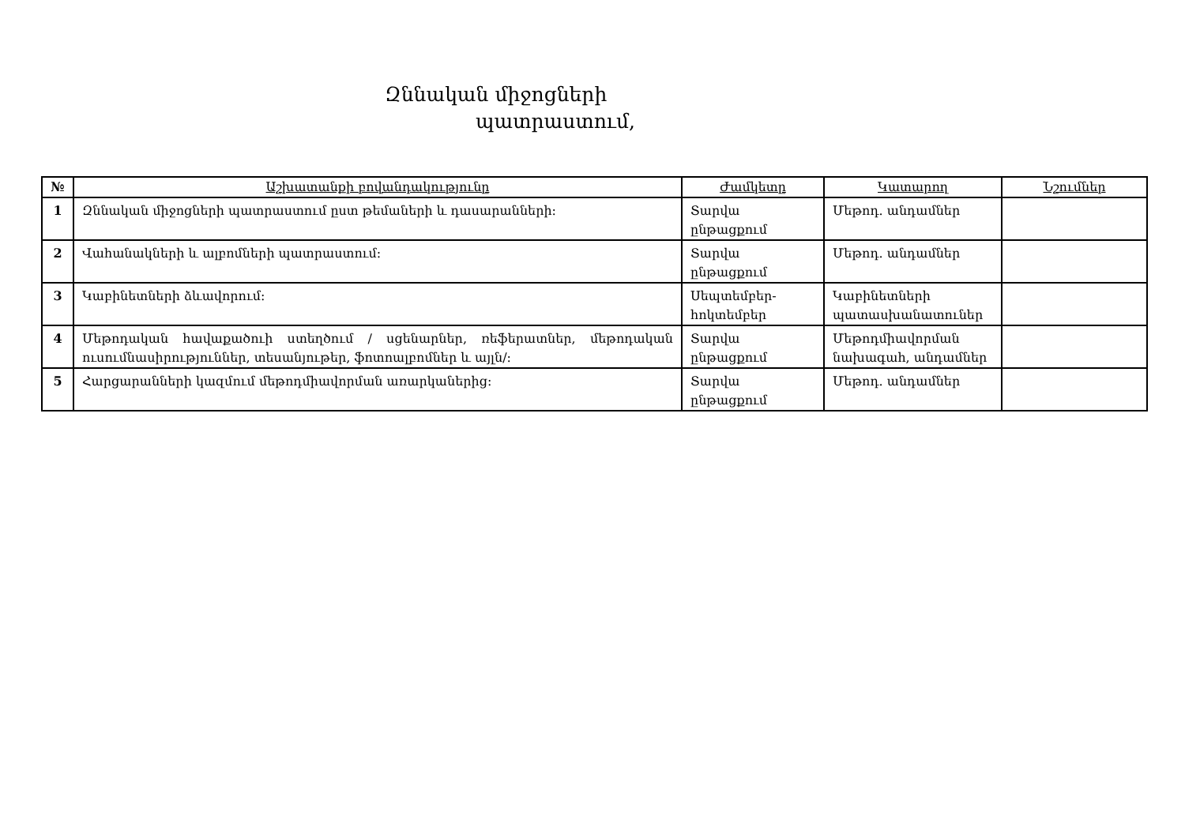Զննական միջոցների
պատրաստում,
| № | Աշխատանքի բովանդակությունը | Ժամկետը | Կատարող | Նշումներ |
| --- | --- | --- | --- | --- |
| 1 | Զննական միջոցների պատրաստում ըստ թեմաների և դասարանների: | Տարվա ընթացքում | Մեթոդ. անդամներ | |
| 2 | Վահանակների և ալբոմների պատրաստում: | Տարվա ընթացքում | Մեթոդ. անդամներ | |
| 3 | Կաբինետների ձևավորում: | Սեպտեմբեր-հոկտեմբեր | Կաբինետների պատասխանատուներ | |
| 4 | Մեթոդական հավաքածուի ստեղծում / սցենարներ, ռեֆերատներ, մեթոդական ուսումնասիրություններ, տեսանյութեր, ֆոտոալբոմներ և այլն/: | Տարվա ընթացքում | Մեթոդմիավորման նախագահ, անդամներ | |
| 5 | Հարցարանների կազմում մեթոդմիավորման առարկաներից: | Տարվա ընթացքում | Մեթոդ. անդամներ | |